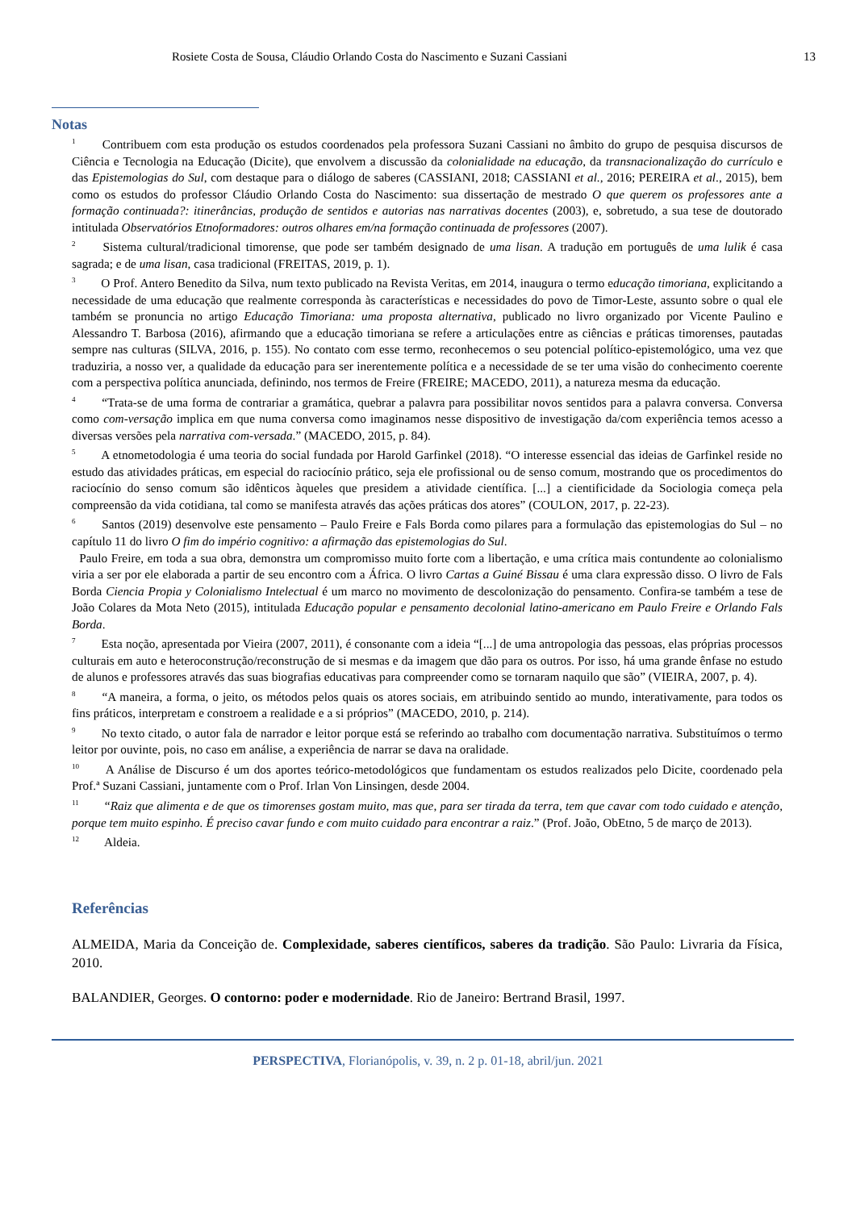Rosiete Costa de Sousa, Cláudio Orlando Costa do Nascimento e Suzani Cassiani 13
Notas
<sup>1</sup> Contribuem com esta produção os estudos coordenados pela professora Suzani Cassiani no âmbito do grupo de pesquisa discursos de Ciência e Tecnologia na Educação (Dicite), que envolvem a discussão da colonialidade na educação, da transnacionalização do currículo e das Epistemologias do Sul, com destaque para o diálogo de saberes (CASSIANI, 2018; CASSIANI et al., 2016; PEREIRA et al., 2015), bem como os estudos do professor Cláudio Orlando Costa do Nascimento: sua dissertação de mestrado O que querem os professores ante a formação continuada?: itinerâncias, produção de sentidos e autorias nas narrativas docentes (2003), e, sobretudo, a sua tese de doutorado intitulada Observatórios Etnoformadores: outros olhares em/na formação continuada de professores (2007).
<sup>2</sup> Sistema cultural/tradicional timorense, que pode ser também designado de uma lisan. A tradução em português de uma lulik é casa sagrada; e de uma lisan, casa tradicional (FREITAS, 2019, p. 1).
<sup>3</sup> O Prof. Antero Benedito da Silva, num texto publicado na Revista Veritas, em 2014, inaugura o termo educação timoriana, explicitando a necessidade de uma educação que realmente corresponda às características e necessidades do povo de Timor-Leste, assunto sobre o qual ele também se pronuncia no artigo Educação Timoriana: uma proposta alternativa, publicado no livro organizado por Vicente Paulino e Alessandro T. Barbosa (2016), afirmando que a educação timoriana se refere a articulações entre as ciências e práticas timorenses, pautadas sempre nas culturas (SILVA, 2016, p. 155). No contato com esse termo, reconhecemos o seu potencial político-epistemológico, uma vez que traduziria, a nosso ver, a qualidade da educação para ser inerentemente política e a necessidade de se ter uma visão do conhecimento coerente com a perspectiva política anunciada, definindo, nos termos de Freire (FREIRE; MACEDO, 2011), a natureza mesma da educação.
<sup>4</sup> “Trata-se de uma forma de contrariar a gramática, quebrar a palavra para possibilitar novos sentidos para a palavra conversa. Conversa como com-versação implica em que numa conversa como imaginamos nesse dispositivo de investigação da/com experiência temos acesso a diversas versões pela narrativa com-versada.” (MACEDO, 2015, p. 84).
<sup>5</sup> A etnometodologia é uma teoria do social fundada por Harold Garfinkel (2018). “O interesse essencial das ideias de Garfinkel reside no estudo das atividades práticas, em especial do raciocínio prático, seja ele profissional ou de senso comum, mostrando que os procedimentos do raciocínio do senso comum são idênticos àqueles que presidem a atividade científica. [...] a cientificidade da Sociologia começa pela compreensão da vida cotidiana, tal como se manifesta através das ações práticas dos atores” (COULON, 2017, p. 22-23).
<sup>6</sup> Santos (2019) desenvolve este pensamento – Paulo Freire e Fals Borda como pilares para a formulação das epistemologias do Sul – no capítulo 11 do livro O fim do império cognitivo: a afirmação das epistemologias do Sul.
Paulo Freire, em toda a sua obra, demonstra um compromisso muito forte com a libertação, e uma crítica mais contundente ao colonialismo viria a ser por ele elaborada a partir de seu encontro com a África. O livro Cartas a Guiné Bissau é uma clara expressão disso. O livro de Fals Borda Ciencia Propia y Colonialismo Intelectual é um marco no movimento de descolonização do pensamento. Confira-se também a tese de João Colares da Mota Neto (2015), intitulada Educação popular e pensamento decolonial latino-americano em Paulo Freire e Orlando Fals Borda.
<sup>7</sup> Esta noção, apresentada por Vieira (2007, 2011), é consonante com a ideia “[...] de uma antropologia das pessoas, elas próprias processos culturais em auto e heteroconstrução/reconstrução de si mesmas e da imagem que dão para os outros. Por isso, há uma grande ênfase no estudo de alunos e professores através das suas biografias educativas para compreender como se tornaram naquilo que são” (VIEIRA, 2007, p. 4).
<sup>8</sup> “A maneira, a forma, o jeito, os métodos pelos quais os atores sociais, em atribuindo sentido ao mundo, interativamente, para todos os fins práticos, interpretam e constroem a realidade e a si próprios” (MACEDO, 2010, p. 214).
<sup>9</sup> No texto citado, o autor fala de narrador e leitor porque está se referindo ao trabalho com documentação narrativa. Substituímos o termo leitor por ouvinte, pois, no caso em análise, a experiência de narrar se dava na oralidade.
<sup>10</sup> A Análise de Discurso é um dos aportes teórico-metodológicos que fundamentam os estudos realizados pelo Dicite, coordenado pela Prof.ª Suzani Cassiani, juntamente com o Prof. Irlan Von Linsingen, desde 2004.
<sup>11</sup> “Raiz que alimenta e de que os timorenses gostam muito, mas que, para ser tirada da terra, tem que cavar com todo cuidado e atenção, porque tem muito espinho. É preciso cavar fundo e com muito cuidado para encontrar a raiz.” (Prof. João, ObEtno, 5 de março de 2013).
<sup>12</sup> Aldeia.
Referências
ALMEIDA, Maria da Conceição de. Complexidade, saberes científicos, saberes da tradição. São Paulo: Livraria da Física, 2010.
BALANDIER, Georges. O contorno: poder e modernidade. Rio de Janeiro: Bertrand Brasil, 1997.
PERSPECTIVA, Florianópolis, v. 39, n. 2 p. 01-18, abril/jun. 2021